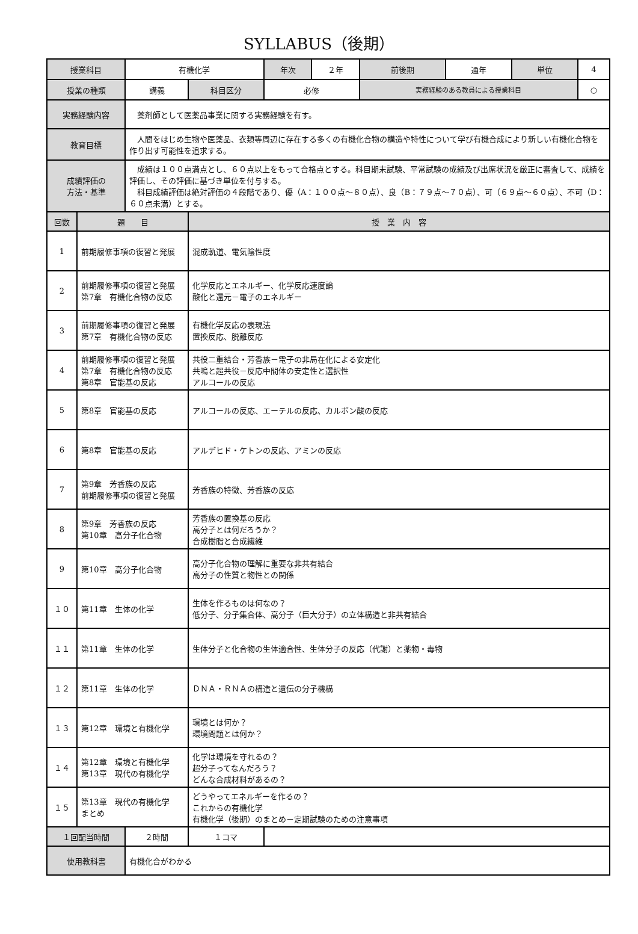SYLLABUS（後期）
| 授業科目 | | 有機化学 | | 年次 | ２年 | 前後期 | 通年 | 単位 | 4 |
| 授業の種類 | | 講義 | 科目区分 | 必修 | | 実務経験のある教員による授業科目 | | | ○ |
| 実務経験内容 | | 薬剤師として医薬品事業に関する実務経験を有す。 | | | | | | | |
| 教育目標 | | 人間をはじめ生物や医薬品、衣類等周辺に存在する多くの有機化合物の構造や特性について学び有機合成により新しい有機化合物を作り出す可能性を追求する。 | | | | | | | |
| 成績評価の 方法・基準 | | 成績は１００点満点とし、６０点以上をもって合格点とする。科目期末試験、平常試験の成績及び出席状況を厳正に審査して、成績を評価し、その評価に基づき単位を付与する。 科目成績評価は絶対評価の４段階であり、優（A：１００点～８０点）、良（B：７９点～７０点）、可（６９点～６０点）、不可（D：６０点未満）とする。 | | | | | | | |
| 回数 | 題 目 | | 授 業 内 容 | | | | | | |
| 1 | 前期履修事項の復習と発展 | | 混成軌道、電気陰性度 | | | | | | |
| 2 | 前期履修事項の復習と発展 第7章 有機化合物の反応 | | 化学反応とエネルギー、化学反応速度論 酸化と還元－電子のエネルギー | | | | | | |
| 3 | 前期履修事項の復習と発展 第7章 有機化合物の反応 | | 有機化学反応の表現法 置換反応、脱離反応 | | | | | | |
| 4 | 前期履修事項の復習と発展 第7章 有機化合物の反応 第8章 官能基の反応 | | 共役二重結合・芳香族－電子の非局在化による安定化 共鳴と超共役－反応中間体の安定性と選択性 アルコールの反応 | | | | | | |
| 5 | 第8章 官能基の反応 | | アルコールの反応、エーテルの反応、カルボン酸の反応 | | | | | | |
| 6 | 第8章 官能基の反応 | | アルデヒド・ケトンの反応、アミンの反応 | | | | | | |
| 7 | 第9章 芳香族の反応 前期履修事項の復習と発展 | | 芳香族の特徴、芳香族の反応 | | | | | | |
| 8 | 第9章 芳香族の反応 第10章 高分子化合物 | | 芳香族の置換基の反応 高分子とは何だろうか？ 合成樹脂と合成繊維 | | | | | | |
| 9 | 第10章 高分子化合物 | | 高分子化合物の理解に重要な非共有結合 高分子の性質と物性との関係 | | | | | | |
| １０ | 第11章 生体の化学 | | 生体を作るものは何なの？ 低分子、分子集合体、高分子（巨大分子）の立体構造と非共有結合 | | | | | | |
| １１ | 第11章 生体の化学 | | 生体分子と化合物の生体適合性、生体分子の反応（代謝）と薬物・毒物 | | | | | | |
| １２ | 第11章 生体の化学 | | ＤＮＡ・ＲＮＡの構造と遺伝の分子機構 | | | | | | |
| １３ | 第12章 環境と有機化学 | | 環境とは何か？ 環境問題とは何か？ | | | | | | |
| １４ | 第12章 環境と有機化学 第13章 現代の有機化学 | | 化学は環境を守れるの？ 超分子ってなんだろう？ どんな合成材料があるの？ | | | | | | |
| １５ | 第13章 現代の有機化学 まとめ | | どうやってエネルギーを作るの？ これからの有機化学 有機化学（後期）のまとめ－定期試験のための注意事項 | | | | | | |
| １回配当時間 | | ２時間 | １コマ | | | | | | |
| 使用教科書 | | 有機化合がわかる | | | | | | | |